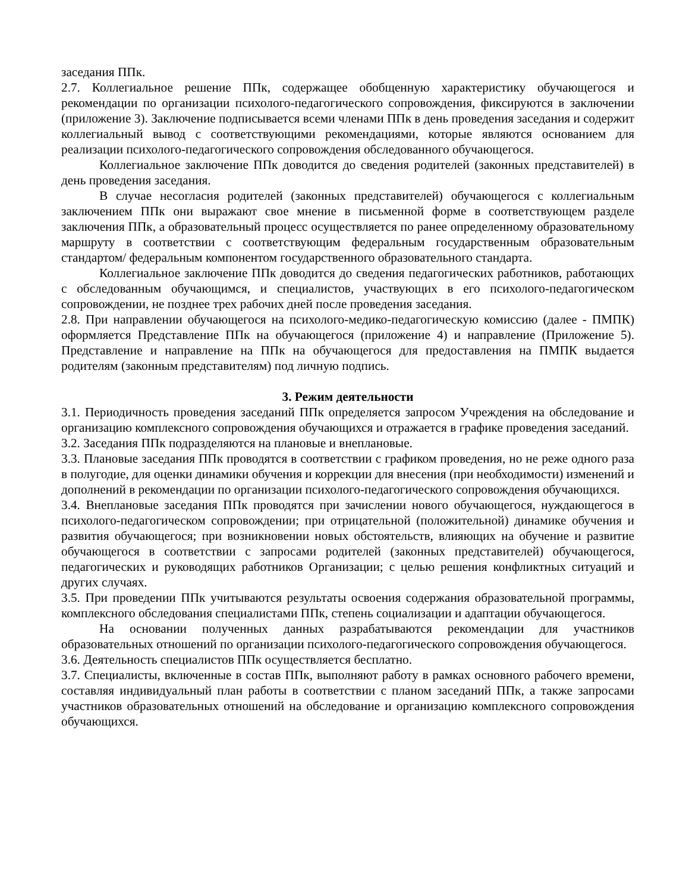заседания ППк.
2.7. Коллегиальное решение ППк, содержащее обобщенную характеристику обучающегося и рекомендации по организации психолого-педагогического сопровождения, фиксируются в заключении (приложение 3). Заключение подписывается всеми членами ППк в день проведения заседания и содержит коллегиальный вывод с соответствующими рекомендациями, которые являются основанием для реализации психолого-педагогического сопровождения обследованного обучающегося.
Коллегиальное заключение ППк доводится до сведения родителей (законных представителей) в день проведения заседания.
В случае несогласия родителей (законных представителей) обучающегося с коллегиальным заключением ППк они выражают свое мнение в письменной форме в соответствующем разделе заключения ППк, а образовательный процесс осуществляется по ранее определенному образовательному маршруту в соответствии с соответствующим федеральным государственным образовательным стандартом/ федеральным компонентом государственного образовательного стандарта.
Коллегиальное заключение ППк доводится до сведения педагогических работников, работающих с обследованным обучающимся, и специалистов, участвующих в его психолого-педагогическом сопровождении, не позднее трех рабочих дней после проведения заседания.
2.8. При направлении обучающегося на психолого-медико-педагогическую комиссию (далее - ПМПК) оформляется Представление ППк на обучающегося (приложение 4) и направление (Приложение 5). Представление и направление на ППк на обучающегося для предоставления на ПМПК выдается родителям (законным представителям) под личную подпись.
3. Режим деятельности
3.1. Периодичность проведения заседаний ППк определяется запросом Учреждения на обследование и организацию комплексного сопровождения обучающихся и отражается в графике проведения заседаний.
3.2. Заседания ППк подразделяются на плановые и внеплановые.
3.3. Плановые заседания ППк проводятся в соответствии с графиком проведения, но не реже одного раза в полугодие, для оценки динамики обучения и коррекции для внесения (при необходимости) изменений и дополнений в рекомендации по организации психолого-педагогического сопровождения обучающихся.
3.4. Внеплановые заседания ППк проводятся при зачислении нового обучающегося, нуждающегося в психолого-педагогическом сопровождении; при отрицательной (положительной) динамике обучения и развития обучающегося; при возникновении новых обстоятельств, влияющих на обучение и развитие обучающегося в соответствии с запросами родителей (законных представителей) обучающегося, педагогических и руководящих работников Организации; с целью решения конфликтных ситуаций и других случаях.
3.5. При проведении ППк учитываются результаты освоения содержания образовательной программы, комплексного обследования специалистами ППк, степень социализации и адаптации обучающегося.
На основании полученных данных разрабатываются рекомендации для участников образовательных отношений по организации психолого-педагогического сопровождения обучающегося.
3.6. Деятельность специалистов ППк осуществляется бесплатно.
3.7. Специалисты, включенные в состав ППк, выполняют работу в рамках основного рабочего времени, составляя индивидуальный план работы в соответствии с планом заседаний ППк, а также запросами участников образовательных отношений на обследование и организацию комплексного сопровождения обучающихся.